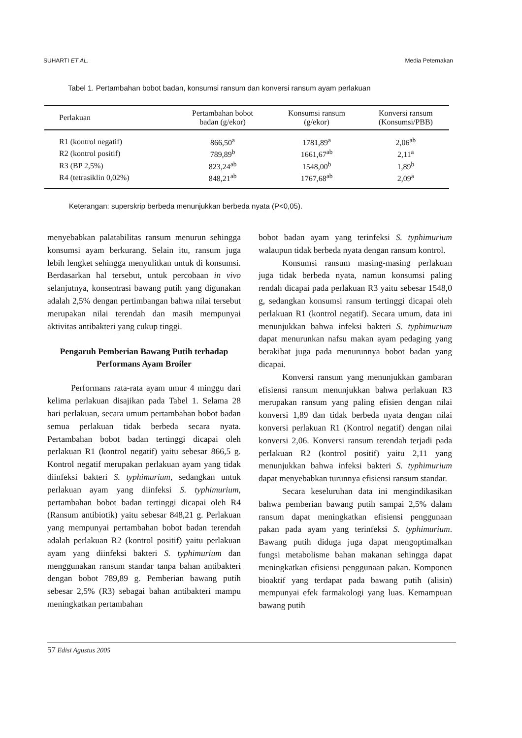SUHARTI ET AL. Media Peternakan
Tabel 1. Pertambahan bobot badan, konsumsi ransum dan konversi ransum ayam perlakuan
| Perlakuan | Pertambahan bobot badan (g/ekor) | Konsumsi ransum (g/ekor) | Konversi ransum (Konsumsi/PBB) |
| --- | --- | --- | --- |
| R1 (kontrol negatif) | 866,50<sup>a</sup> | 1781,89<sup>a</sup> | 2,06<sup>ab</sup> |
| R2 (kontrol positif) | 789,89<sup>b</sup> | 1661,67<sup>ab</sup> | 2,11<sup>a</sup> |
| R3 (BP 2,5%) | 823,24<sup>ab</sup> | 1548,00<sup>b</sup> | 1,89<sup>b</sup> |
| R4 (tetrasiklin 0,02%) | 848,21<sup>ab</sup> | 1767,68<sup>ab</sup> | 2,09<sup>a</sup> |
Keterangan: superskrip berbeda menunjukkan berbeda nyata (P<0,05).
menyebabkan palatabilitas ransum menurun sehingga konsumsi ayam berkurang. Selain itu, ransum juga lebih lengket sehingga menyulitkan untuk di konsumsi. Berdasarkan hal tersebut, untuk percobaan in vivo selanjutnya, konsentrasi bawang putih yang digunakan adalah 2,5% dengan pertimbangan bahwa nilai tersebut merupakan nilai terendah dan masih mempunyai aktivitas antibakteri yang cukup tinggi.
Pengaruh Pemberian Bawang Putih terhadap Performans Ayam Broiler
Performans rata-rata ayam umur 4 minggu dari kelima perlakuan disajikan pada Tabel 1. Selama 28 hari perlakuan, secara umum pertambahan bobot badan semua perlakuan tidak berbeda secara nyata. Pertambahan bobot badan tertinggi dicapai oleh perlakuan R1 (kontrol negatif) yaitu sebesar 866,5 g. Kontrol negatif merupakan perlakuan ayam yang tidak diinfeksi bakteri S. typhimurium, sedangkan untuk perlakuan ayam yang diinfeksi S. typhimurium, pertambahan bobot badan tertinggi dicapai oleh R4 (Ransum antibiotik) yaitu sebesar 848,21 g. Perlakuan yang mempunyai pertambahan bobot badan terendah adalah perlakuan R2 (kontrol positif) yaitu perlakuan ayam yang diinfeksi bakteri S. typhimurium dan menggunakan ransum standar tanpa bahan antibakteri dengan bobot 789,89 g. Pemberian bawang putih sebesar 2,5% (R3) sebagai bahan antibakteri mampu meningkatkan pertambahan
bobot badan ayam yang terinfeksi S. typhimurium walaupun tidak berbeda nyata dengan ransum kontrol.
Konsumsi ransum masing-masing perlakuan juga tidak berbeda nyata, namun konsumsi paling rendah dicapai pada perlakuan R3 yaitu sebesar 1548,0 g, sedangkan konsumsi ransum tertinggi dicapai oleh perlakuan R1 (kontrol negatif). Secara umum, data ini menunjukkan bahwa infeksi bakteri S. typhimurium dapat menurunkan nafsu makan ayam pedaging yang berakibat juga pada menurunnya bobot badan yang dicapai.
Konversi ransum yang menunjukkan gambaran efisiensi ransum menunjukkan bahwa perlakuan R3 merupakan ransum yang paling efisien dengan nilai konversi 1,89 dan tidak berbeda nyata dengan nilai konversi perlakuan R1 (Kontrol negatif) dengan nilai konversi 2,06. Konversi ransum terendah terjadi pada perlakuan R2 (kontrol positif) yaitu 2,11 yang menunjukkan bahwa infeksi bakteri S. typhimurium dapat menyebabkan turunnya efisiensi ransum standar.
Secara keseluruhan data ini mengindikasikan bahwa pemberian bawang putih sampai 2,5% dalam ransum dapat meningkatkan efisiensi penggunaan pakan pada ayam yang terinfeksi S. typhimurium. Bawang putih diduga juga dapat mengoptimalkan fungsi metabolisme bahan makanan sehingga dapat meningkatkan efisiensi penggunaan pakan. Komponen bioaktif yang terdapat pada bawang putih (alisin) mempunyai efek farmakologi yang luas. Kemampuan bawang putih
57 Edisi Agustus 2005